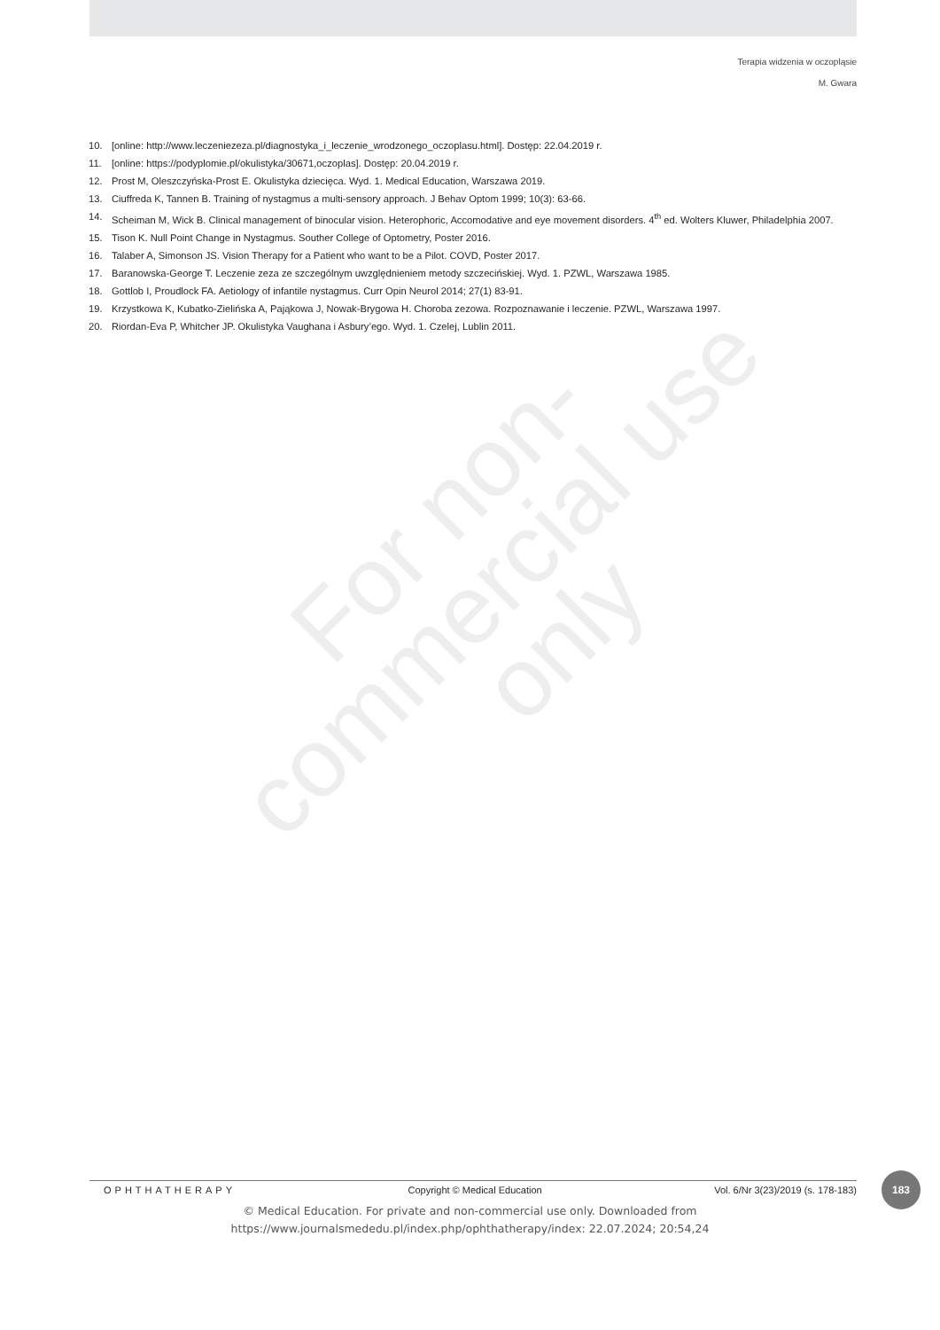Terapia widzenia w oczopląsie
M. Gwara
10. [online: http://www.leczeniezeza.pl/diagnostyka_i_leczenie_wrodzonego_oczoplasu.html]. Dostęp: 22.04.2019 r.
11. [online: https://podyplomie.pl/okulistyka/30671,oczoplas]. Dostęp: 20.04.2019 r.
12. Prost M, Oleszczyńska-Prost E. Okulistyka dziecięca. Wyd. 1. Medical Education, Warszawa 2019.
13. Ciuffreda K, Tannen B. Training of nystagmus a multi-sensory approach. J Behav Optom 1999; 10(3): 63-66.
14. Scheiman M, Wick B. Clinical management of binocular vision. Heterophoric, Accomodative and eye movement disorders. 4<sup>th</sup> ed. Wolters Kluwer, Philadelphia 2007.
15. Tison K. Null Point Change in Nystagmus. Souther College of Optometry, Poster 2016.
16. Talaber A, Simonson JS. Vision Therapy for a Patient who want to be a Pilot. COVD, Poster 2017.
17. Baranowska-George T. Leczenie zeza ze szczególnym uwzględnieniem metody szczecińskiej. Wyd. 1. PZWL, Warszawa 1985.
18. Gottlob I, Proudlock FA. Aetiology of infantile nystagmus. Curr Opin Neurol 2014; 27(1) 83-91.
19. Krzystkowa K, Kubatko-Zielińska A, Pająkowa J, Nowak-Brygowa H. Choroba zezowa. Rozpoznawanie i leczenie. PZWL, Warszawa 1997.
20. Riordan-Eva P, Whitcher JP. Okulistyka Vaughana i Asbury’ego. Wyd. 1. Czelej, Lublin 2011.
For non-
commercial use
only
OPHTHATHERAPY Copyright © Medical Education Vol. 6/Nr 3(23)/2019 (s. 178-183)
183
© Medical Education. For private and non-commercial use only. Downloaded from
https://www.journalsmededu.pl/index.php/ophthatherapy/index: 22.07.2024; 20:54,24